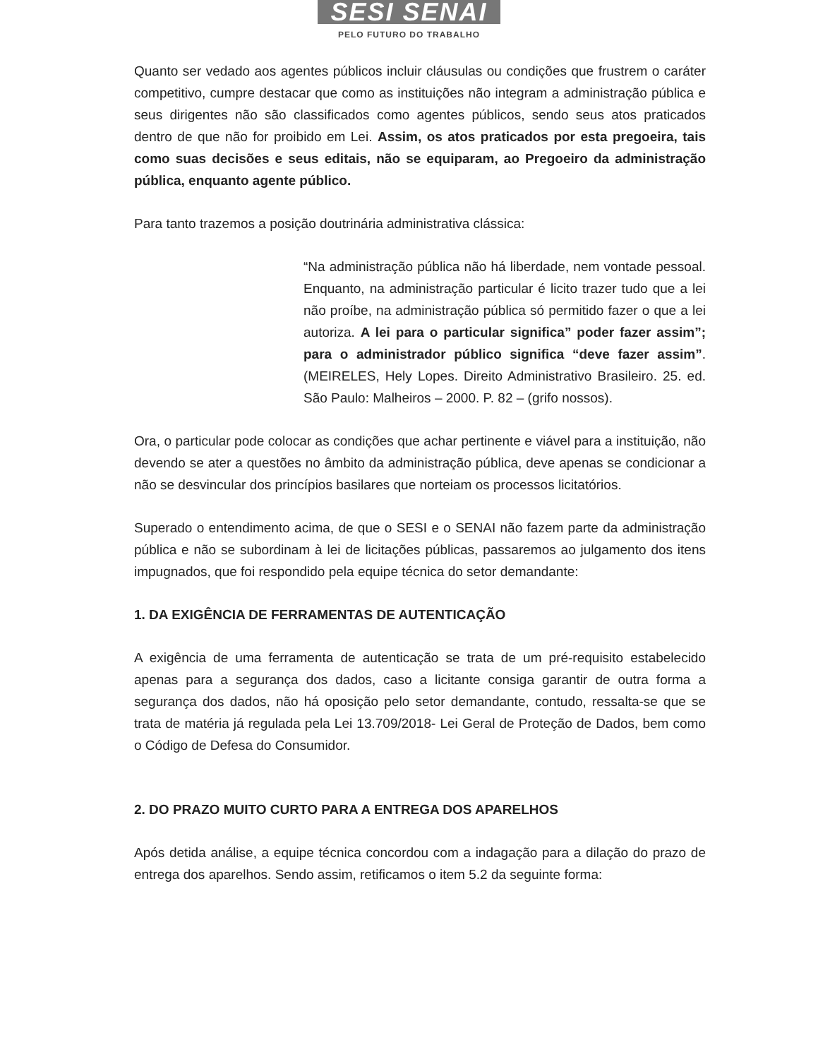SESI SENAI
PELO FUTURO DO TRABALHO
Quanto ser vedado aos agentes públicos incluir cláusulas ou condições que frustrem o caráter competitivo, cumpre destacar que como as instituições não integram a administração pública e seus dirigentes não são classificados como agentes públicos, sendo seus atos praticados dentro de que não for proibido em Lei. Assim, os atos praticados por esta pregoeira, tais como suas decisões e seus editais, não se equiparam, ao Pregoeiro da administração pública, enquanto agente público.
Para tanto trazemos a posição doutrinária administrativa clássica:
“Na administração pública não há liberdade, nem vontade pessoal. Enquanto, na administração particular é licito trazer tudo que a lei não proíbe, na administração pública só permitido fazer o que a lei autoriza. A lei para o particular significa” poder fazer assim”; para o administrador público significa “deve fazer assim”. (MEIRELES, Hely Lopes. Direito Administrativo Brasileiro. 25. ed. São Paulo: Malheiros – 2000. P. 82 – (grifo nossos).
Ora, o particular pode colocar as condições que achar pertinente e viável para a instituição, não devendo se ater a questões no âmbito da administração pública, deve apenas se condicionar a não se desvincular dos princípios basilares que norteiam os processos licitatórios.
Superado o entendimento acima, de que o SESI e o SENAI não fazem parte da administração pública e não se subordinam à lei de licitações públicas, passaremos ao julgamento dos itens impugnados, que foi respondido pela equipe técnica do setor demandante:
1. DA EXIGÊNCIA DE FERRAMENTAS DE AUTENTICAÇÃO
A exigência de uma ferramenta de autenticação se trata de um pré-requisito estabelecido apenas para a segurança dos dados, caso a licitante consiga garantir de outra forma a segurança dos dados, não há oposição pelo setor demandante, contudo, ressalta-se que se trata de matéria já regulada pela Lei 13.709/2018- Lei Geral de Proteção de Dados, bem como o Código de Defesa do Consumidor.
2. DO PRAZO MUITO CURTO PARA A ENTREGA DOS APARELHOS
Após detida análise, a equipe técnica concordou com a indagação para a dilação do prazo de entrega dos aparelhos. Sendo assim, retificamos o item 5.2 da seguinte forma: